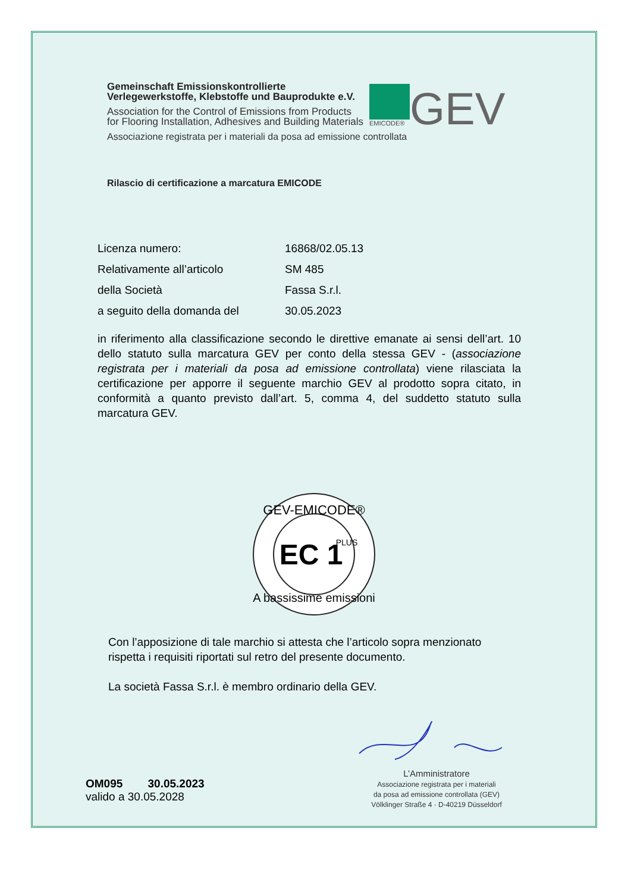Gemeinschaft Emissionskontrollierte
Verlegewerkstoffe, Klebstoffe und Bauprodukte e.V.
Association for the Control of Emissions from Products
for Flooring Installation, Adhesives and Building Materials
EMICODE®
GEV
Associazione registrata per i materiali da posa ad emissione controllata
Rilascio di certificazione a marcatura EMICODE
Licenza numero: 16868/02.05.13
Relativamente all’articolo SM 485
della Società Fassa S.r.l.
a seguito della domanda del 30.05.2023
in riferimento alla classificazione secondo le direttive emanate ai sensi dell’art. 10 dello statuto sulla marcatura GEV per conto della stessa GEV - (associazione registrata per i materiali da posa ad emissione controllata) viene rilasciata la certificazione per apporre il seguente marchio GEV al prodotto sopra citato, in conformità a quanto previsto dall’art. 5, comma 4, del suddetto statuto sulla marcatura GEV.
GEV-EMICODE®
EC 1
PLUS
A bassissime emissioni
Con l’apposizione di tale marchio si attesta che l’articolo sopra menzionato
rispetta i requisiti riportati sul retro del presente documento.
La società Fassa S.r.l. è membro ordinario della GEV.
OM095 30.05.2023
valido a 30.05.2028
L’Amministratore
Associazione registrata per i materiali
da posa ad emissione controllata (GEV)
Völklinger Straße 4 · D-40219 Düsseldorf